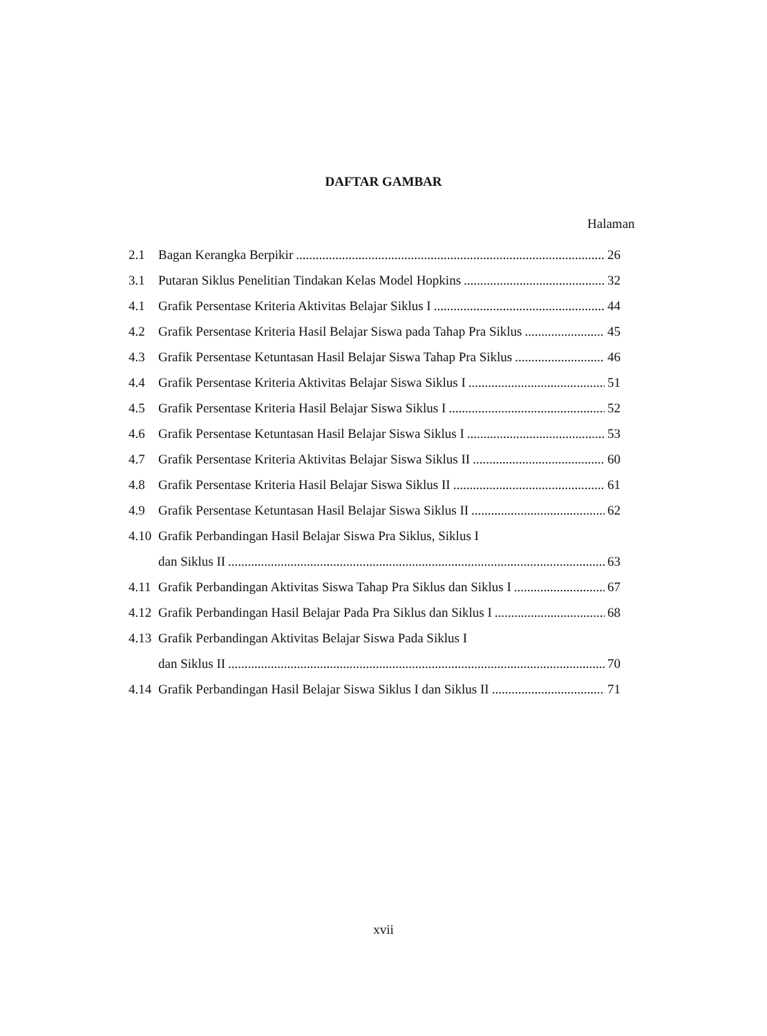DAFTAR GAMBAR
Halaman
2.1 Bagan Kerangka Berpikir 26
3.1 Putaran Siklus Penelitian Tindakan Kelas Model Hopkins 32
4.1 Grafik Persentase Kriteria Aktivitas Belajar Siklus I 44
4.2 Grafik Persentase Kriteria Hasil Belajar Siswa pada Tahap Pra Siklus 45
4.3 Grafik Persentase Ketuntasan Hasil Belajar Siswa Tahap Pra Siklus 46
4.4 Grafik Persentase Kriteria Aktivitas Belajar Siswa Siklus I 51
4.5 Grafik Persentase Kriteria Hasil Belajar Siswa Siklus I 52
4.6 Grafik Persentase Ketuntasan Hasil Belajar Siswa Siklus I 53
4.7 Grafik Persentase Kriteria Aktivitas Belajar Siswa Siklus II 60
4.8 Grafik Persentase Kriteria Hasil Belajar Siswa Siklus II 61
4.9 Grafik Persentase Ketuntasan Hasil Belajar Siswa Siklus II 62
4.10 Grafik Perbandingan Hasil Belajar Siswa Pra Siklus, Siklus I
dan Siklus II 63
4.11 Grafik Perbandingan Aktivitas Siswa Tahap Pra Siklus dan Siklus I 67
4.12 Grafik Perbandingan Hasil Belajar Pada Pra Siklus dan Siklus I 68
4.13 Grafik Perbandingan Aktivitas Belajar Siswa Pada Siklus I
dan Siklus II 70
4.14 Grafik Perbandingan Hasil Belajar Siswa Siklus I dan Siklus II 71
xvii